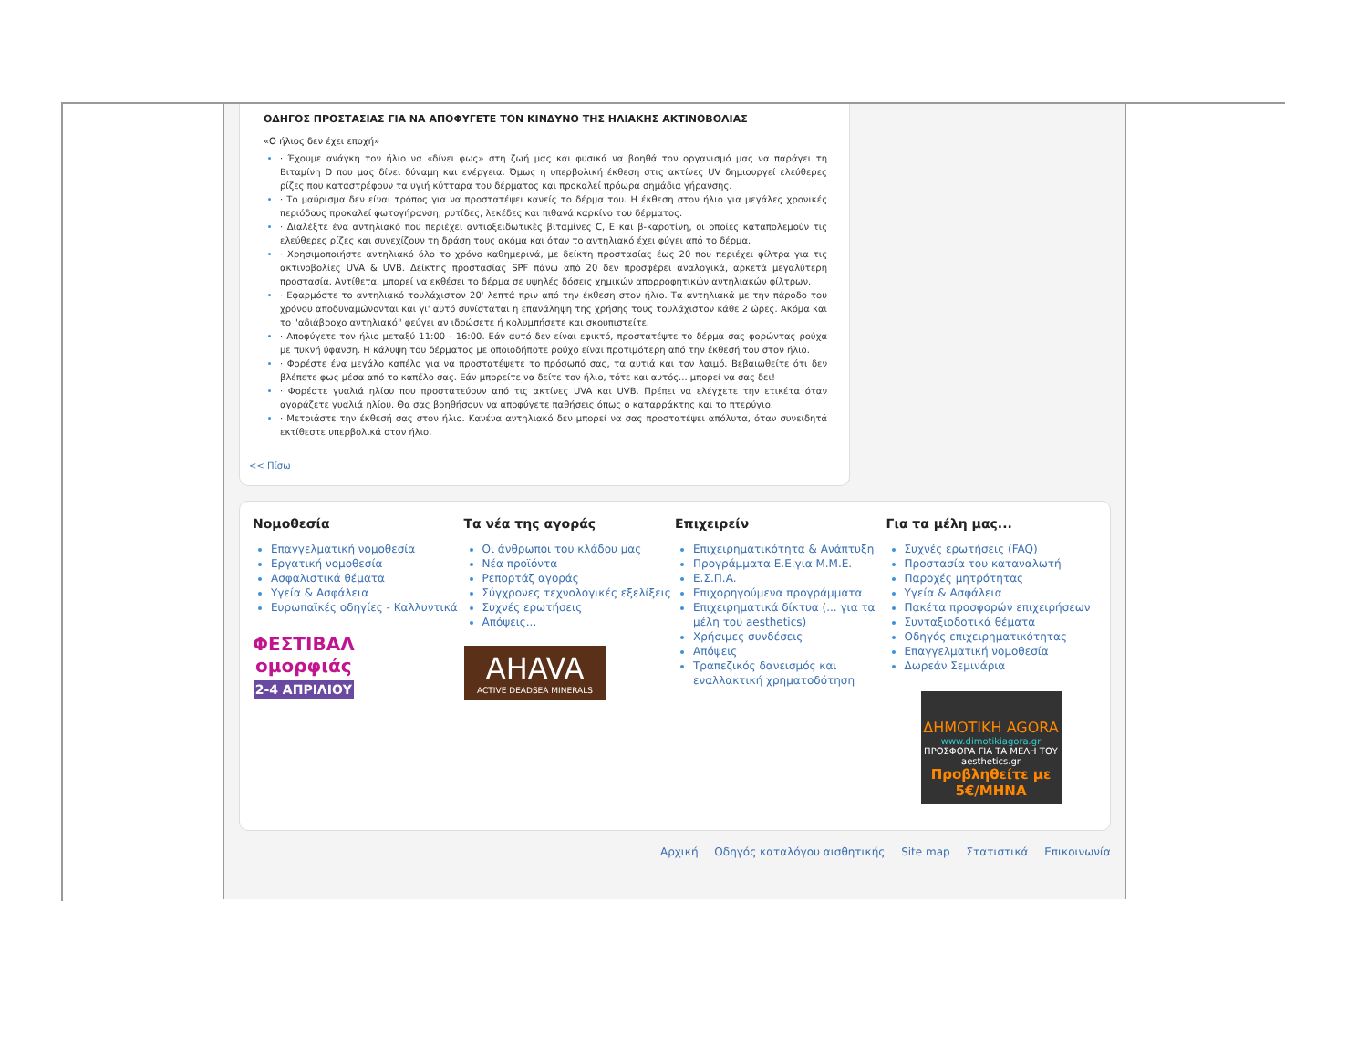ΟΔΗΓΟΣ ΠΡΟΣΤΑΣΙΑΣ ΓΙΑ ΝΑ ΑΠΟΦΥΓΕΤΕ ΤΟΝ ΚΙΝΔΥΝΟ ΤΗΣ ΗΛΙΑΚΗΣ ΑΚΤΙΝΟΒΟΛΙΑΣ
«Ο ήλιος δεν έχει εποχή»
· Έχουμε ανάγκη τον ήλιο να «δίνει φως» στη ζωή μας και φυσικά να βοηθά τον οργανισμό μας να παράγει τη Βιταμίνη D που μας δίνει δύναμη και ενέργεια. Όμως η υπερβολική έκθεση στις ακτίνες UV δημιουργεί ελεύθερες ρίζες που καταστρέφουν τα υγιή κύτταρα του δέρματος και προκαλεί πρόωρα σημάδια γήρανσης.
· Το μαύρισμα δεν είναι τρόπος για να προστατέψει κανείς το δέρμα του. Η έκθεση στον ήλιο για μεγάλες χρονικές περιόδους προκαλεί φωτογήρανση, ρυτίδες, λεκέδες και πιθανά καρκίνο του δέρματος.
· Διαλέξτε ένα αντηλιακό που περιέχει αντιοξειδωτικές βιταμίνες C, E και β-καροτίνη, οι οποίες καταπολεμούν τις ελεύθερες ρίζες και συνεχίζουν τη δράση τους ακόμα και όταν το αντηλιακό έχει φύγει από το δέρμα.
· Χρησιμοποιήστε αντηλιακό όλο το χρόνο καθημερινά, με δείκτη προστασίας έως 20 που περιέχει φίλτρα για τις ακτινοβολίες UVA & UVB. Δείκτης προστασίας SPF πάνω από 20 δεν προσφέρει αναλογικά, αρκετά μεγαλύτερη προστασία. Αντίθετα, μπορεί να εκθέσει το δέρμα σε υψηλές δόσεις χημικών απορροφητικών αντηλιακών φίλτρων.
· Εφαρμόστε το αντηλιακό τουλάχιστον 20' λεπτά πριν από την έκθεση στον ήλιο. Τα αντηλιακά με την πάροδο του χρόνου αποδυναμώνονται και γι' αυτό συνίσταται η επανάληψη της χρήσης τους τουλάχιστον κάθε 2 ώρες. Ακόμα και το "αδιάβροχο αντηλιακό" φεύγει αν ιδρώσετε ή κολυμπήσετε και σκουπιστείτε.
· Αποφύγετε τον ήλιο μεταξύ 11:00 - 16:00. Εάν αυτό δεν είναι εφικτό, προστατέψτε το δέρμα σας φορώντας ρούχα με πυκνή ύφανση. Η κάλυψη του δέρματος με οποιοδήποτε ρούχο είναι προτιμότερη από την έκθεσή του στον ήλιο.
· Φορέστε ένα μεγάλο καπέλο για να προστατέψετε το πρόσωπό σας, τα αυτιά και τον λαιμό. Βεβαιωθείτε ότι δεν βλέπετε φως μέσα από το καπέλο σας. Εάν μπορείτε να δείτε τον ήλιο, τότε και αυτός... μπορεί να σας δει!
· Φορέστε γυαλιά ηλίου που προστατεύουν από τις ακτίνες UVA και UVB. Πρέπει να ελέγχετε την ετικέτα όταν αγοράζετε γυαλιά ηλίου. Θα σας βοηθήσουν να αποφύγετε παθήσεις όπως ο καταρράκτης και το πτερύγιο.
· Μετριάστε την έκθεσή σας στον ήλιο. Κανένα αντηλιακό δεν μπορεί να σας προστατέψει απόλυτα, όταν συνειδητά εκτίθεστε υπερβολικά στον ήλιο.
<< Πίσω
Νομοθεσία
Επαγγελματική νομοθεσία
Εργατική νομοθεσία
Ασφαλιστικά θέματα
Υγεία & Ασφάλεια
Ευρωπαϊκές οδηγίες - Καλλυντικά
ΦΕΣΤΙΒΑΛ
ομορφιάς
2-4 ΑΠΡΙΛΙΟΥ
Τα νέα της αγοράς
Οι άνθρωποι του κλάδου μας
Νέα προϊόντα
Ρεπορτάζ αγοράς
Σύγχρονες τεχνολογικές εξελίξεις
Συχνές ερωτήσεις
Απόψεις...
AHAVA
ACTIVE DEADSEA MINERALS
Επιχειρείν
Επιχειρηματικότητα & Ανάπτυξη
Προγράμματα Ε.Ε.για Μ.Μ.Ε.
Ε.Σ.Π.Α.
Επιχορηγούμενα προγράμματα
Επιχειρηματικά δίκτυα (... για τα μέλη του aesthetics)
Χρήσιμες συνδέσεις
Απόψεις
Τραπεζικός δανεισμός και εναλλακτική χρηματοδότηση
Για τα μέλη μας...
Συχνές ερωτήσεις (FAQ)
Προστασία του καταναλωτή
Παροχές μητρότητας
Υγεία & Ασφάλεια
Πακέτα προσφορών επιχειρήσεων
Συνταξιοδοτικά θέματα
Οδηγός επιχειρηματικότητας
Επαγγελματική νομοθεσία
Δωρεάν Σεμινάρια
ΔΗΜΟΤΙΚΗ AGORA
www.dimotikiagora.gr
ΠΡΟΣΦΟΡΑ ΓΙΑ ΤΑ ΜΕΛΗ ΤΟΥ aesthetics.gr
Προβληθείτε με 5€/ΜΗΝΑ
Αρχική Οδηγός καταλόγου αισθητικής Site map Στατιστικά Επικοινωνία